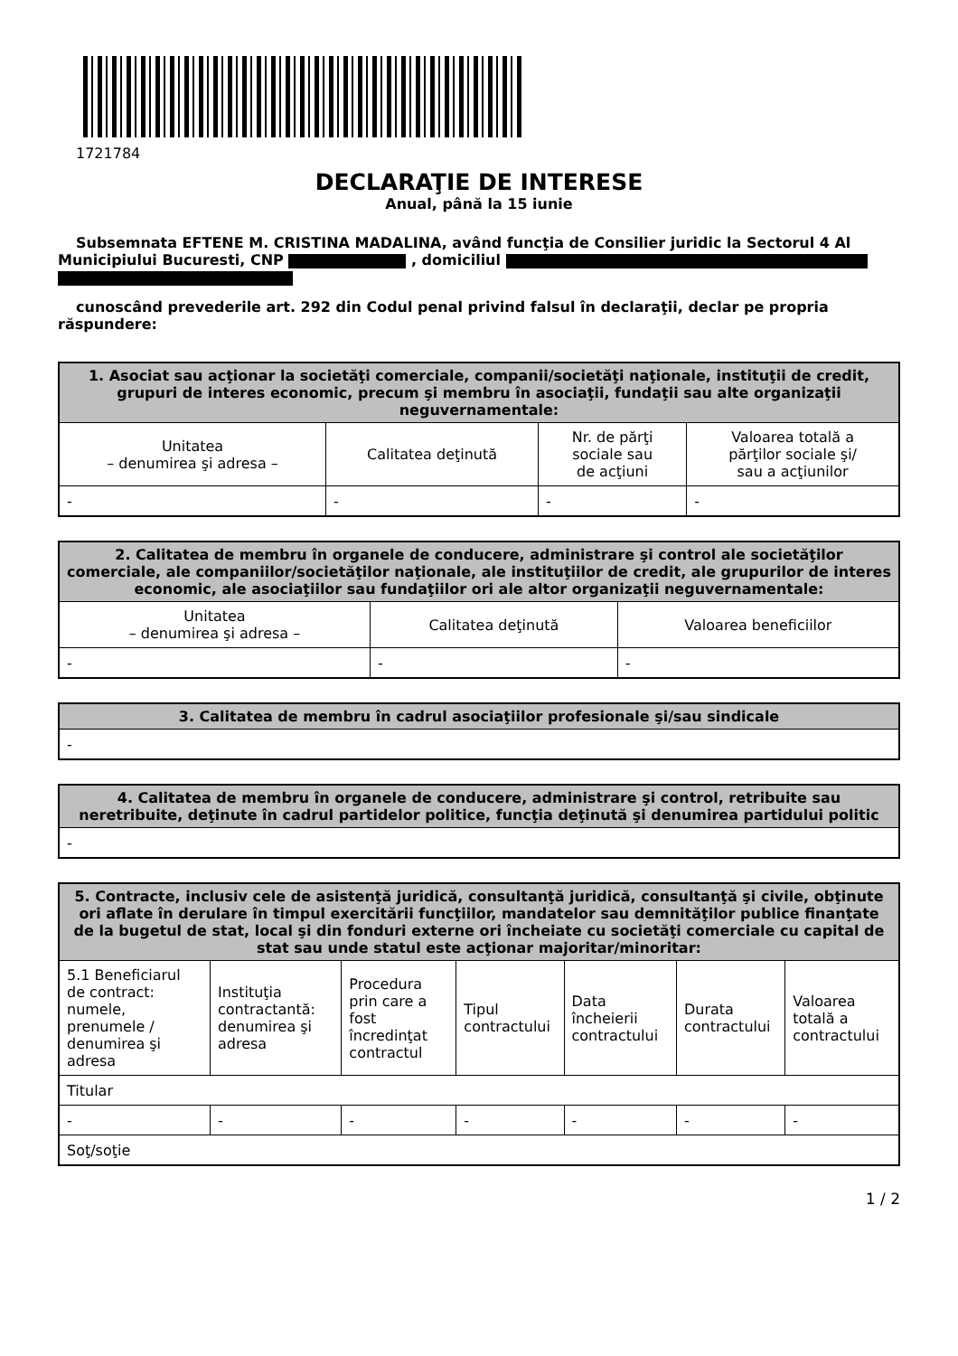1721784
DECLARAŢIE DE INTERESE
Anual, până la 15 iunie
Subsemnata EFTENE M. CRISTINA MADALINA, având funcţia de Consilier juridic la Sectorul 4 Al Municipiului Bucuresti, CNP , domiciliul
cunoscând prevederile art. 292 din Codul penal privind falsul în declaraţii, declar pe propria răspundere:
| 1. Asociat sau acţionar la societăţi comerciale, companii/societăţi naţionale, instituţii de credit, grupuri de interes economic, precum şi membru în asociaţii, fundaţii sau alte organizaţii neguvernamentale: | | | |
| --- | --- | --- | --- |
| Unitatea – denumirea şi adresa – | Calitatea deţinută | Nr. de părţi sociale sau de acţiuni | Valoarea totală a părţilor sociale şi/ sau a acţiunilor |
| - | - | - | - |
| 2. Calitatea de membru în organele de conducere, administrare şi control ale societăţilor comerciale, ale companiilor/societăţilor naţionale, ale instituţiilor de credit, ale grupurilor de interes economic, ale asociaţiilor sau fundaţiilor ori ale altor organizaţii neguvernamentale: | | |
| --- | --- | --- |
| Unitatea – denumirea şi adresa – | Calitatea deţinută | Valoarea beneficiilor |
| - | - | - |
| 3. Calitatea de membru în cadrul asociaţiilor profesionale şi/sau sindicale |
| --- |
| - |
| 4. Calitatea de membru în organele de conducere, administrare şi control, retribuite sau neretribuite, deţinute în cadrul partidelor politice, funcţia deţinută şi denumirea partidului politic |
| --- |
| - |
| 5. Contracte, inclusiv cele de asistenţă juridică, consultanţă juridică, consultanţă şi civile, obţinute ori aflate în derulare în timpul exercitării funcţiilor, mandatelor sau demnităţilor publice finanţate de la bugetul de stat, local şi din fonduri externe ori încheiate cu societăţi comerciale cu capital de stat sau unde statul este acţionar majoritar/minoritar: | | | | | | |
| --- | --- | --- | --- | --- | --- | --- |
| 5.1 Beneficiarul de contract: numele, prenumele / denumirea şi adresa | Instituţia contractantă: denumirea şi adresa | Procedura prin care a fost încredinţat contractul | Tipul contractului | Data încheierii contractului | Durata contractului | Valoarea totală a contractului |
| Titular | | | | | | |
| - | - | - | - | - | - | - |
| Soţ/soţie | | | | | | |
1 / 2